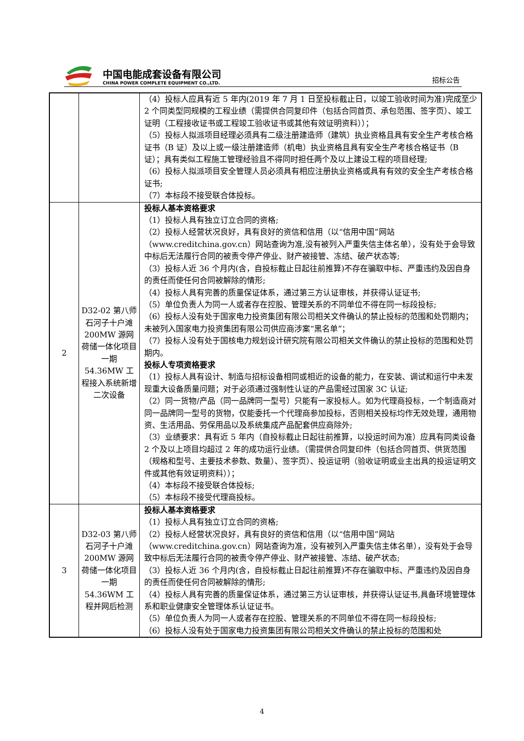中国电能成套设备有限公司
CHINA POWER COMPLETE EQUIPMENT CO.,LTD.
招标公告
| | | （4）投标人应具有近 5 年内(2019 年 7 月 1 日至投标截止日，以竣工验收时间为准)完成至少 2 个同类型同规模的工程业绩（需提供合同复印件（包括合同首页、承包范围、签字页）、竣工证明（工程接收证书或工程竣工验收证书或其他有效证明资料））； （5）投标人拟派项目经理必须具有二级注册建造师（建筑）执业资格且具有安全生产考核合格证书（B 证）及以上或一级注册建造师（机电）执业资格且具有安全生产考核合格证书（B 证）；具有类似工程施工管理经验且不得同时担任两个及以上建设工程的项目经理; （6）投标人拟派项目安全管理人员必须具有相应注册执业资格或具有有效的安全生产考核合格证书; （7）本标段不接受联合体投标。 |
| 2 | D32-02 第八师石河子十户滩 200MW 源网荷储一体化项目一期 54.36MW 工程接入系统新增二次设备 | 投标人基本资格要求 （1）投标人具有独立订立合同的资格; （2）投标人经营状况良好，具有良好的资信和信用（以“信用中国”网站（www.creditchina.gov.cn）网站查询为准,没有被列入严重失信主体名单），没有处于会导致中标后无法履行合同的被责令停产停业、财产被接管、冻结、破产状态等; （3）投标人近 36 个月内(含，自投标截止日起往前推算)不存在骗取中标、严重违约及因自身的责任而使任何合同被解除的情形; （4）投标人具有完善的质量保证体系，通过第三方认证审核，并获得认证证书; （5）单位负责人为同一人或者存在控股、管理关系的不同单位不得在同一标段投标; （6）投标人没有处于国家电力投资集团有限公司相关文件确认的禁止投标的范围和处罚期内；未被列入国家电力投资集团有限公司供应商涉案“黑名单”； （7）投标人没有处于国核电力规划设计研究院有限公司相关文件确认的禁止投标的范围和处罚期内。 投标人专项资格要求 （1）投标人具有设计、制造与招标设备相同或相近的设备的能力，在安装、调试和运行中未发现重大设备质量问题；对于必须通过强制性认证的产品需经过国家 3C 认证; （2）同一货物/产品（同一品牌同一型号）只能有一家投标人。如为代理商投标，一个制造商对同一品牌同一型号的货物，仅能委托一个代理商参加投标，否则相关投标均作无效处理，通用物资、生活用品、劳保用品以及系统集成产品配套供应商除外; （3）业绩要求：具有近 5 年内（自投标截止日起往前推算，以投运时间为准）应具有同类设备 2 个及以上项目均超过 2 年的成功运行业绩。（需提供合同复印件（包括合同首页、供货范围（规格和型号、主要技术参数、数量）、签字页）、投运证明（验收证明或业主出具的投运证明文件或其他有效证明资料））； （4）本标段不接受联合体投标; （5）本标段不接受代理商投标。 |
| 3 | D32-03 第八师石河子十户滩 200MW 源网荷储一体化项目一期 54.36WM 工程并网后检测 | 投标人基本资格要求 （1）投标人具有独立订立合同的资格; （2）投标人经营状况良好，具有良好的资信和信用（以“信用中国”网站（www.creditchina.gov.cn）网站查询为准，没有被列入严重失信主体名单），没有处于会导致中标后无法履行合同的被责令停产停业、财产被接管、冻结、破产状态; （3）投标人近 36 个月内(含，自投标截止日起往前推算)不存在骗取中标、严重违约及因自身的责任而使任何合同被解除的情形; （4）投标人具有完善的质量保证体系，通过第三方认证审核，并获得认证证书,具备环境管理体系和职业健康安全管理体系认证证书。 （5）单位负责人为同一人或者存在控股、管理关系的不同单位不得在同一标段投标; （6）投标人没有处于国家电力投资集团有限公司相关文件确认的禁止投标的范围和处 |
4